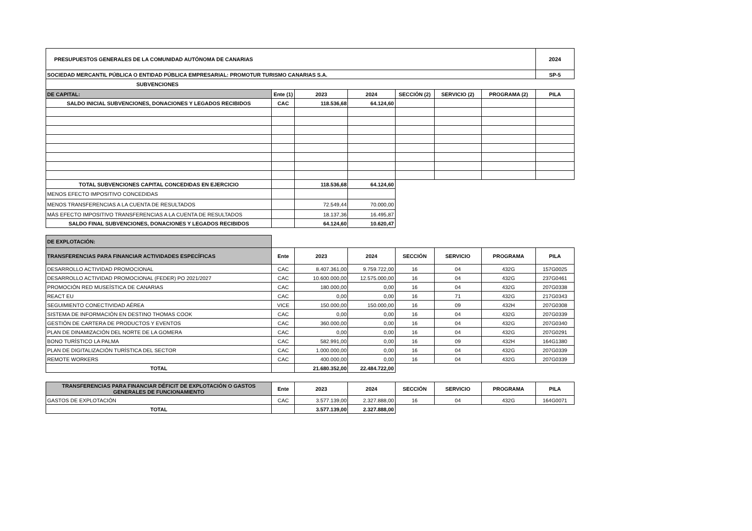| PRESUPUESTOS GENERALES DE LA COMUNIDAD AUTÓNOMA DE CANARIAS | | | | | | | 2024 |
| SOCIEDAD MERCANTIL PÚBLICA O ENTIDAD PÚBLICA EMPRESARIAL: PROMOTUR TURISMO CANARIAS S.A. | | | | | | | SP-5 |
| SUBVENCIONES | | | | | | | |
| DE CAPITAL: | Ente (1) | 2023 | 2024 | SECCIÓN (2) | SERVICIO (2) | PROGRAMA (2) | PILA |
| SALDO INICIAL SUBVENCIONES, DONACIONES Y LEGADOS RECIBIDOS | CAC | 118.536,68 | 64.124,60 | | | | |
| TOTAL SUBVENCIONES CAPITAL CONCEDIDAS EN EJERCICIO | | 118.536,68 | 64.124,60 | | | | |
| MENOS EFECTO IMPOSITIVO CONCEDIDAS | | | | | | | |
| MENOS TRANSFERENCIAS A LA CUENTA DE RESULTADOS | | 72.549,44 | 70.000,00 | | | | |
| MÁS EFECTO IMPOSITIVO TRANSFERENCIAS A LA CUENTA DE RESULTADOS | | 18.137,36 | 16.495,87 | | | | |
| SALDO FINAL SUBVENCIONES, DONACIONES Y LEGADOS RECIBIDOS | | 64.124,60 | 10.620,47 | | | | |
| DE EXPLOTACIÓN: | | | | | | | |
| TRANSFERENCIAS PARA FINANCIAR ACTIVIDADES ESPECÍFICAS | Ente | 2023 | 2024 | SECCIÓN | SERVICIO | PROGRAMA | PILA |
| DESARROLLO ACTIVIDAD PROMOCIONAL | CAC | 8.407.361,00 | 9.759.722,00 | 16 | 04 | 432G | 157G0025 |
| DESARROLLO ACTIVIDAD PROMOCIONAL (FEDER) PO 2021/2027 | CAC | 10.600.000,00 | 12.575.000,00 | 16 | 04 | 432G | 237G0461 |
| PROMOCIÓN RED MUSEÍSTICA DE CANARIAS | CAC | 180.000,00 | 0,00 | 16 | 04 | 432G | 207G0338 |
| REACT EU | CAC | 0,00 | 0,00 | 16 | 71 | 432G | 217G0343 |
| SEGUIMIENTO CONECTIVIDAD AÉREA | VICE | 150.000,00 | 150.000,00 | 16 | 09 | 432H | 207G0308 |
| SISTEMA DE INFORMACIÓN EN DESTINO THOMAS COOK | CAC | 0,00 | 0,00 | 16 | 04 | 432G | 207G0339 |
| GESTIÓN DE CARTERA DE PRODUCTOS Y EVENTOS | CAC | 360.000,00 | 0,00 | 16 | 04 | 432G | 207G0340 |
| PLAN DE DINAMIZACIÓN DEL NORTE DE LA GOMERA | CAC | 0,00 | 0,00 | 16 | 04 | 432G | 207G0291 |
| BONO TURÍSTICO LA PALMA | CAC | 582.991,00 | 0,00 | 16 | 09 | 432H | 164G1380 |
| PLAN DE DIGITALIZACIÓN TURÍSTICA DEL SECTOR | CAC | 1.000.000,00 | 0,00 | 16 | 04 | 432G | 207G0339 |
| REMOTE WORKERS | CAC | 400.000,00 | 0,00 | 16 | 04 | 432G | 207G0339 |
| TOTAL | | 21.680.352,00 | 22.484.722,00 | | | | |
| TRANSFERENCIAS PARA FINANCIAR DÉFICIT DE EXPLOTACIÓN O GASTOS GENERALES DE FUNCIONAMIENTO | Ente | 2023 | 2024 | SECCIÓN | SERVICIO | PROGRAMA | PILA |
| GASTOS DE EXPLOTACIÓN | CAC | 3.577.139,00 | 2.327.888,00 | 16 | 04 | 432G | 164G0071 |
| TOTAL | | 3.577.139,00 | 2.327.888,00 | | | | |